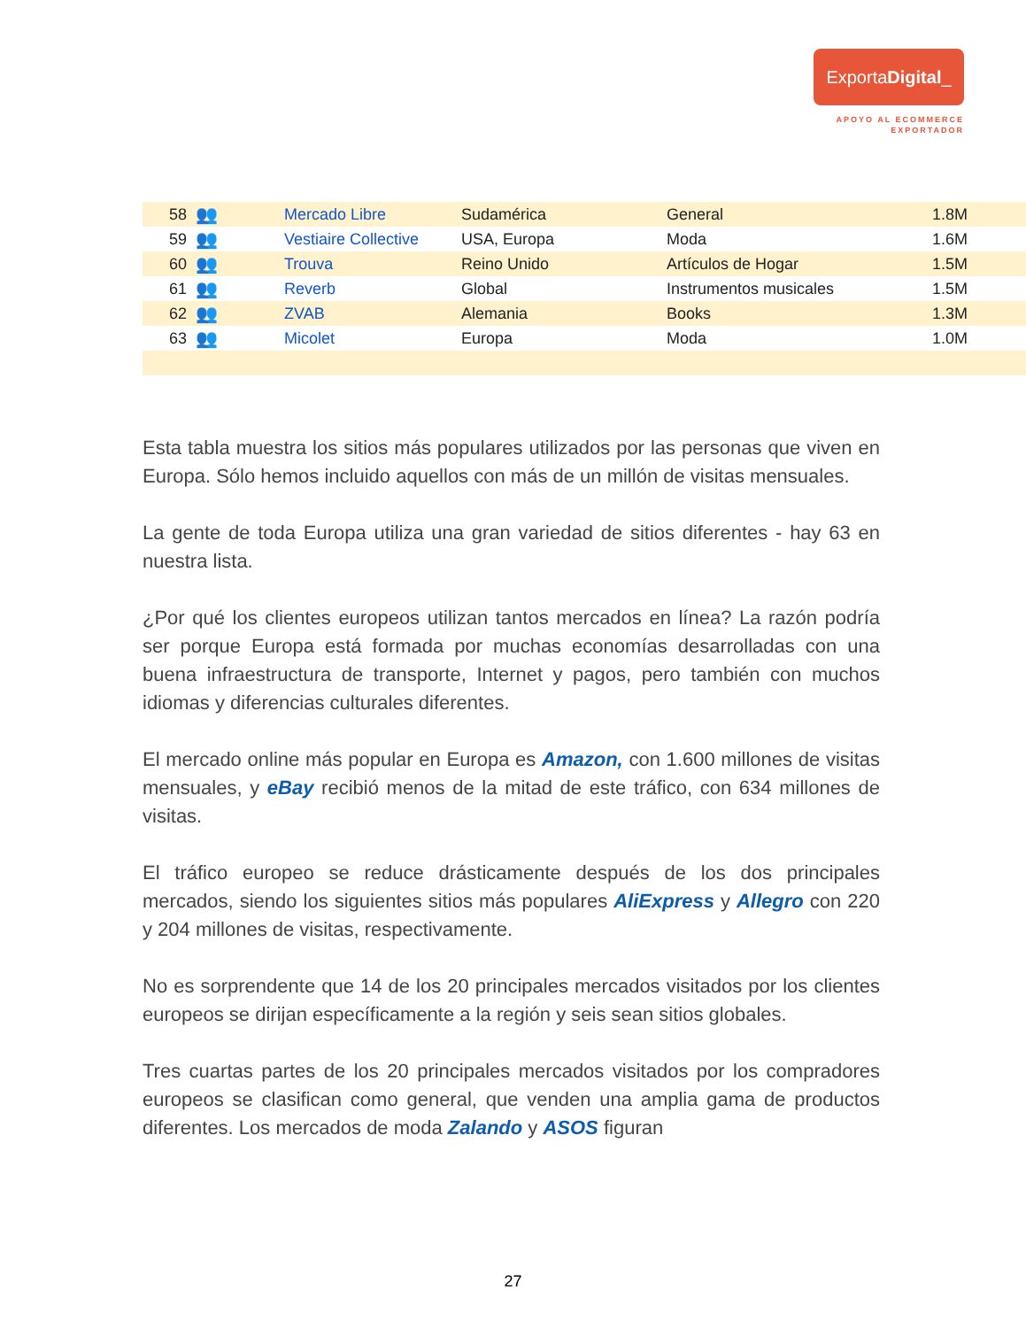ExportaDigital_
APOYO AL ECOMMERCE
EXPORTADOR
| 58 | 👥 | Mercado Libre | Sudamérica | General | 1.8M |
| 59 | 👥 | Vestiaire Collective | USA, Europa | Moda | 1.6M |
| 60 | 👥 | Trouva | Reino Unido | Artículos de Hogar | 1.5M |
| 61 | 👥 | Reverb | Global | Instrumentos musicales | 1.5M |
| 62 | 👥 | ZVAB | Alemania | Books | 1.3M |
| 63 | 👥 | Micolet | Europa | Moda | 1.0M |
Esta tabla muestra los sitios más populares utilizados por las personas que viven en Europa. Sólo hemos incluido aquellos con más de un millón de visitas mensuales.
La gente de toda Europa utiliza una gran variedad de sitios diferentes - hay 63 en nuestra lista.
¿Por qué los clientes europeos utilizan tantos mercados en línea? La razón podría ser porque Europa está formada por muchas economías desarrolladas con una buena infraestructura de transporte, Internet y pagos, pero también con muchos idiomas y diferencias culturales diferentes.
El mercado online más popular en Europa es Amazon, con 1.600 millones de visitas mensuales, y eBay recibió menos de la mitad de este tráfico, con 634 millones de visitas.
El tráfico europeo se reduce drásticamente después de los dos principales mercados, siendo los siguientes sitios más populares AliExpress y Allegro con 220 y 204 millones de visitas, respectivamente.
No es sorprendente que 14 de los 20 principales mercados visitados por los clientes europeos se dirijan específicamente a la región y seis sean sitios globales.
Tres cuartas partes de los 20 principales mercados visitados por los compradores europeos se clasifican como general, que venden una amplia gama de productos diferentes. Los mercados de moda Zalando y ASOS figuran
27